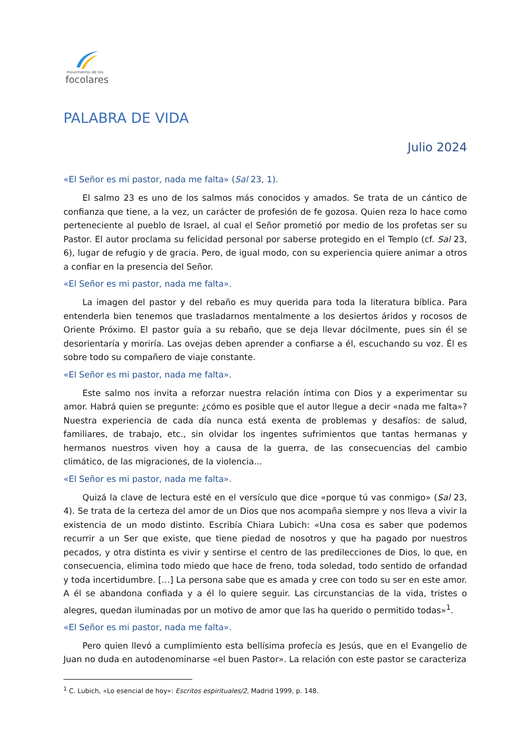movimiento de los
focolares
PALABRA DE VIDA
Julio 2024
«El Señor es mi pastor, nada me falta» (Sal 23, 1).
El salmo 23 es uno de los salmos más conocidos y amados. Se trata de un cántico de confianza que tiene, a la vez, un carácter de profesión de fe gozosa. Quien reza lo hace como perteneciente al pueblo de Israel, al cual el Señor prometió por medio de los profetas ser su Pastor. El autor proclama su felicidad personal por saberse protegido en el Templo (cf. Sal 23, 6), lugar de refugio y de gracia. Pero, de igual modo, con su experiencia quiere animar a otros a confiar en la presencia del Señor.
«El Señor es mi pastor, nada me falta».
La imagen del pastor y del rebaño es muy querida para toda la literatura bíblica. Para entenderla bien tenemos que trasladarnos mentalmente a los desiertos áridos y rocosos de Oriente Próximo. El pastor guía a su rebaño, que se deja llevar dócilmente, pues sin él se desorientaría y moriría. Las ovejas deben aprender a confiarse a él, escuchando su voz. Él es sobre todo su compañero de viaje constante.
«El Señor es mi pastor, nada me falta».
Este salmo nos invita a reforzar nuestra relación íntima con Dios y a experimentar su amor. Habrá quien se pregunte: ¿cómo es posible que el autor llegue a decir «nada me falta»? Nuestra experiencia de cada día nunca está exenta de problemas y desafíos: de salud, familiares, de trabajo, etc., sin olvidar los ingentes sufrimientos que tantas hermanas y hermanos nuestros viven hoy a causa de la guerra, de las consecuencias del cambio climático, de las migraciones, de la violencia...
«El Señor es mi pastor, nada me falta».
Quizá la clave de lectura esté en el versículo que dice «porque tú vas conmigo» (Sal 23, 4). Se trata de la certeza del amor de un Dios que nos acompaña siempre y nos lleva a vivir la existencia de un modo distinto. Escribía Chiara Lubich: «Una cosa es saber que podemos recurrir a un Ser que existe, que tiene piedad de nosotros y que ha pagado por nuestros pecados, y otra distinta es vivir y sentirse el centro de las predilecciones de Dios, lo que, en consecuencia, elimina todo miedo que hace de freno, toda soledad, todo sentido de orfandad y toda incertidumbre. […] La persona sabe que es amada y cree con todo su ser en este amor. A él se abandona confiada y a él lo quiere seguir. Las circunstancias de la vida, tristes o alegres, quedan iluminadas por un motivo de amor que las ha querido o permitido todas»<sup>1</sup>.
«El Señor es mi pastor, nada me falta».
Pero quien llevó a cumplimiento esta bellísima profecía es Jesús, que en el Evangelio de Juan no duda en autodenominarse «el buen Pastor». La relación con este pastor se caracteriza
<sup>1</sup> C. Lubich, «Lo esencial de hoy»: Escritos espirituales/2, Madrid 1999, p. 148.